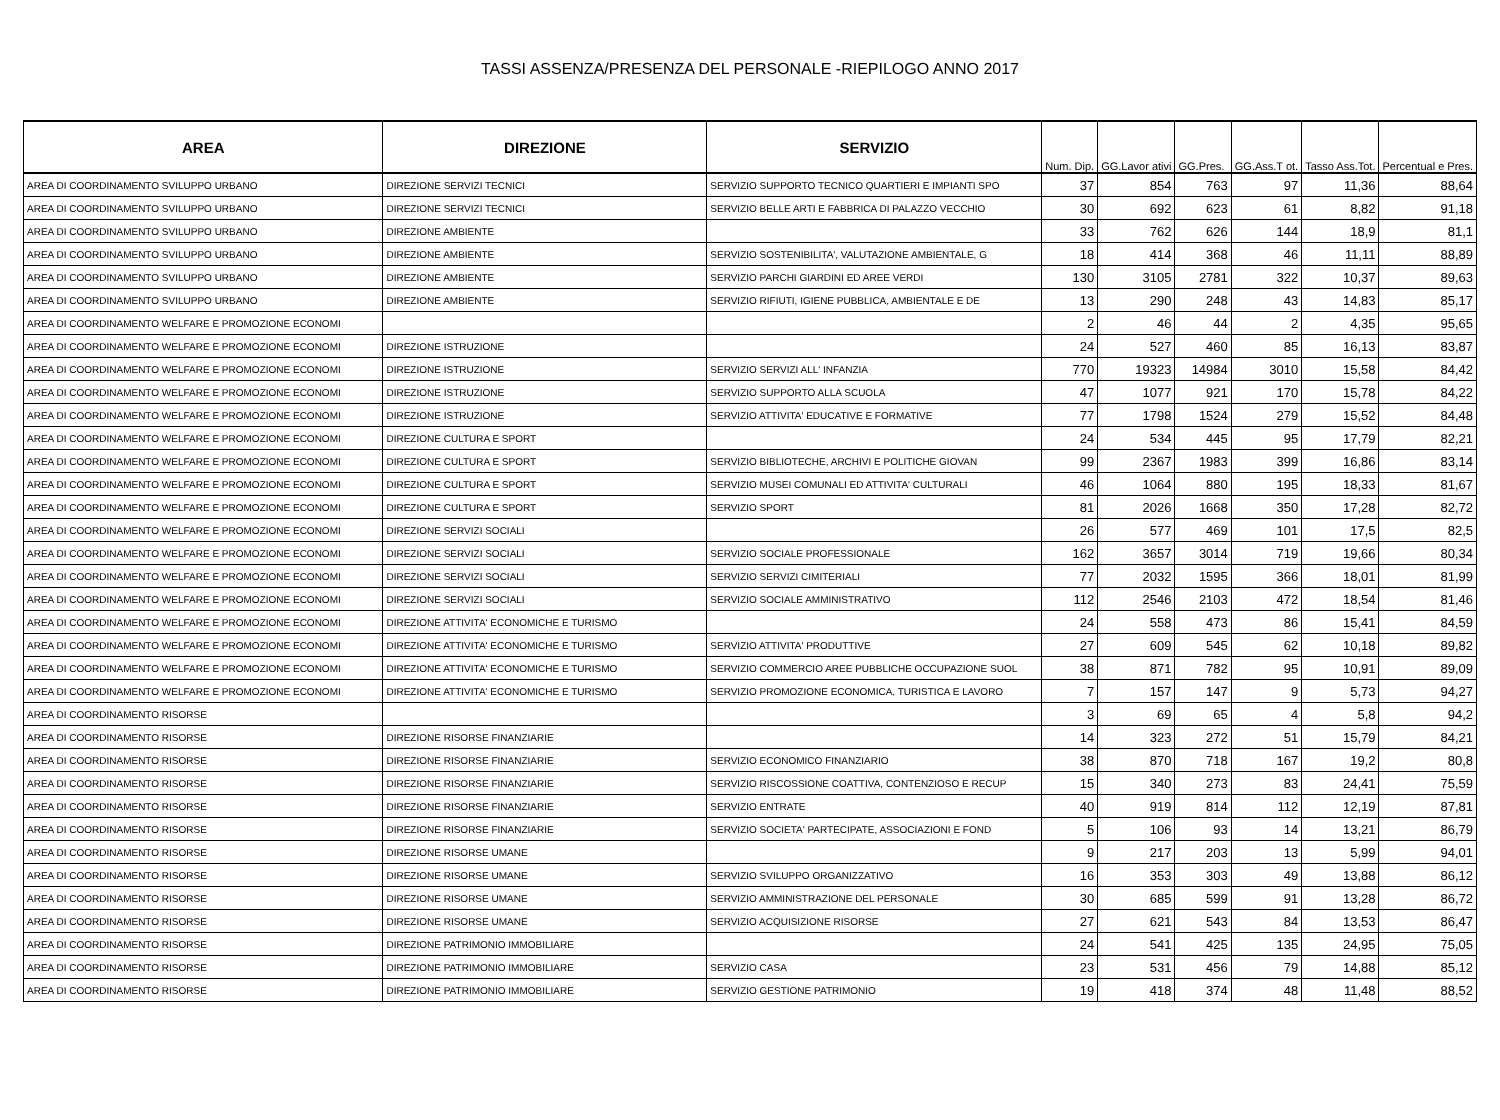TASSI ASSENZA/PRESENZA DEL PERSONALE -RIEPILOGO ANNO 2017
| AREA | DIREZIONE | SERVIZIO | Num. Dip. | GG.Lavor ativi | GG.Pres. | GG.Ass.T ot. | Tasso Ass.Tot. | Percentual e Pres. |
| --- | --- | --- | --- | --- | --- | --- | --- | --- |
| AREA DI COORDINAMENTO SVILUPPO URBANO | DIREZIONE SERVIZI TECNICI | SERVIZIO SUPPORTO TECNICO QUARTIERI E IMPIANTI SPO | 37 | 854 | 763 | 97 | 11,36 | 88,64 |
| AREA DI COORDINAMENTO SVILUPPO URBANO | DIREZIONE SERVIZI TECNICI | SERVIZIO BELLE ARTI E FABBRICA DI PALAZZO VECCHIO | 30 | 692 | 623 | 61 | 8,82 | 91,18 |
| AREA DI COORDINAMENTO SVILUPPO URBANO | DIREZIONE AMBIENTE | | 33 | 762 | 626 | 144 | 18,9 | 81,1 |
| AREA DI COORDINAMENTO SVILUPPO URBANO | DIREZIONE AMBIENTE | SERVIZIO SOSTENIBILITA', VALUTAZIONE AMBIENTALE, G | 18 | 414 | 368 | 46 | 11,11 | 88,89 |
| AREA DI COORDINAMENTO SVILUPPO URBANO | DIREZIONE AMBIENTE | SERVIZIO PARCHI GIARDINI ED AREE VERDI | 130 | 3105 | 2781 | 322 | 10,37 | 89,63 |
| AREA DI COORDINAMENTO SVILUPPO URBANO | DIREZIONE AMBIENTE | SERVIZIO RIFIUTI, IGIENE PUBBLICA, AMBIENTALE E DE | 13 | 290 | 248 | 43 | 14,83 | 85,17 |
| AREA DI COORDINAMENTO WELFARE E PROMOZIONE ECONOMI | | | 2 | 46 | 44 | 2 | 4,35 | 95,65 |
| AREA DI COORDINAMENTO WELFARE E PROMOZIONE ECONOMI | DIREZIONE ISTRUZIONE | | 24 | 527 | 460 | 85 | 16,13 | 83,87 |
| AREA DI COORDINAMENTO WELFARE E PROMOZIONE ECONOMI | DIREZIONE ISTRUZIONE | SERVIZIO SERVIZI ALL' INFANZIA | 770 | 19323 | 14984 | 3010 | 15,58 | 84,42 |
| AREA DI COORDINAMENTO WELFARE E PROMOZIONE ECONOMI | DIREZIONE ISTRUZIONE | SERVIZIO SUPPORTO ALLA SCUOLA | 47 | 1077 | 921 | 170 | 15,78 | 84,22 |
| AREA DI COORDINAMENTO WELFARE E PROMOZIONE ECONOMI | DIREZIONE ISTRUZIONE | SERVIZIO ATTIVITA' EDUCATIVE E FORMATIVE | 77 | 1798 | 1524 | 279 | 15,52 | 84,48 |
| AREA DI COORDINAMENTO WELFARE E PROMOZIONE ECONOMI | DIREZIONE CULTURA E SPORT | | 24 | 534 | 445 | 95 | 17,79 | 82,21 |
| AREA DI COORDINAMENTO WELFARE E PROMOZIONE ECONOMI | DIREZIONE CULTURA E SPORT | SERVIZIO BIBLIOTECHE, ARCHIVI E POLITICHE GIOVAN | 99 | 2367 | 1983 | 399 | 16,86 | 83,14 |
| AREA DI COORDINAMENTO WELFARE E PROMOZIONE ECONOMI | DIREZIONE CULTURA E SPORT | SERVIZIO MUSEI COMUNALI ED ATTIVITA' CULTURALI | 46 | 1064 | 880 | 195 | 18,33 | 81,67 |
| AREA DI COORDINAMENTO WELFARE E PROMOZIONE ECONOMI | DIREZIONE CULTURA E SPORT | SERVIZIO SPORT | 81 | 2026 | 1668 | 350 | 17,28 | 82,72 |
| AREA DI COORDINAMENTO WELFARE E PROMOZIONE ECONOMI | DIREZIONE SERVIZI SOCIALI | | 26 | 577 | 469 | 101 | 17,5 | 82,5 |
| AREA DI COORDINAMENTO WELFARE E PROMOZIONE ECONOMI | DIREZIONE SERVIZI SOCIALI | SERVIZIO SOCIALE PROFESSIONALE | 162 | 3657 | 3014 | 719 | 19,66 | 80,34 |
| AREA DI COORDINAMENTO WELFARE E PROMOZIONE ECONOMI | DIREZIONE SERVIZI SOCIALI | SERVIZIO SERVIZI CIMITERIALI | 77 | 2032 | 1595 | 366 | 18,01 | 81,99 |
| AREA DI COORDINAMENTO WELFARE E PROMOZIONE ECONOMI | DIREZIONE SERVIZI SOCIALI | SERVIZIO SOCIALE AMMINISTRATIVO | 112 | 2546 | 2103 | 472 | 18,54 | 81,46 |
| AREA DI COORDINAMENTO WELFARE E PROMOZIONE ECONOMI | DIREZIONE ATTIVITA' ECONOMICHE E TURISMO | | 24 | 558 | 473 | 86 | 15,41 | 84,59 |
| AREA DI COORDINAMENTO WELFARE E PROMOZIONE ECONOMI | DIREZIONE ATTIVITA' ECONOMICHE E TURISMO | SERVIZIO ATTIVITA' PRODUTTIVE | 27 | 609 | 545 | 62 | 10,18 | 89,82 |
| AREA DI COORDINAMENTO WELFARE E PROMOZIONE ECONOMI | DIREZIONE ATTIVITA' ECONOMICHE E TURISMO | SERVIZIO COMMERCIO AREE PUBBLICHE OCCUPAZIONE SUOL | 38 | 871 | 782 | 95 | 10,91 | 89,09 |
| AREA DI COORDINAMENTO WELFARE E PROMOZIONE ECONOMI | DIREZIONE ATTIVITA' ECONOMICHE E TURISMO | SERVIZIO PROMOZIONE ECONOMICA, TURISTICA E LAVORO | 7 | 157 | 147 | 9 | 5,73 | 94,27 |
| AREA DI COORDINAMENTO RISORSE | | | 3 | 69 | 65 | 4 | 5,8 | 94,2 |
| AREA DI COORDINAMENTO RISORSE | DIREZIONE RISORSE FINANZIARIE | | 14 | 323 | 272 | 51 | 15,79 | 84,21 |
| AREA DI COORDINAMENTO RISORSE | DIREZIONE RISORSE FINANZIARIE | SERVIZIO ECONOMICO FINANZIARIO | 38 | 870 | 718 | 167 | 19,2 | 80,8 |
| AREA DI COORDINAMENTO RISORSE | DIREZIONE RISORSE FINANZIARIE | SERVIZIO RISCOSSIONE COATTIVA, CONTENZIOSO E RECUP | 15 | 340 | 273 | 83 | 24,41 | 75,59 |
| AREA DI COORDINAMENTO RISORSE | DIREZIONE RISORSE FINANZIARIE | SERVIZIO ENTRATE | 40 | 919 | 814 | 112 | 12,19 | 87,81 |
| AREA DI COORDINAMENTO RISORSE | DIREZIONE RISORSE FINANZIARIE | SERVIZIO SOCIETA' PARTECIPATE, ASSOCIAZIONI E FOND | 5 | 106 | 93 | 14 | 13,21 | 86,79 |
| AREA DI COORDINAMENTO RISORSE | DIREZIONE RISORSE UMANE | | 9 | 217 | 203 | 13 | 5,99 | 94,01 |
| AREA DI COORDINAMENTO RISORSE | DIREZIONE RISORSE UMANE | SERVIZIO SVILUPPO ORGANIZZATIVO | 16 | 353 | 303 | 49 | 13,88 | 86,12 |
| AREA DI COORDINAMENTO RISORSE | DIREZIONE RISORSE UMANE | SERVIZIO AMMINISTRAZIONE DEL PERSONALE | 30 | 685 | 599 | 91 | 13,28 | 86,72 |
| AREA DI COORDINAMENTO RISORSE | DIREZIONE RISORSE UMANE | SERVIZIO ACQUISIZIONE RISORSE | 27 | 621 | 543 | 84 | 13,53 | 86,47 |
| AREA DI COORDINAMENTO RISORSE | DIREZIONE PATRIMONIO IMMOBILIARE | | 24 | 541 | 425 | 135 | 24,95 | 75,05 |
| AREA DI COORDINAMENTO RISORSE | DIREZIONE PATRIMONIO IMMOBILIARE | SERVIZIO CASA | 23 | 531 | 456 | 79 | 14,88 | 85,12 |
| AREA DI COORDINAMENTO RISORSE | DIREZIONE PATRIMONIO IMMOBILIARE | SERVIZIO GESTIONE PATRIMONIO | 19 | 418 | 374 | 48 | 11,48 | 88,52 |